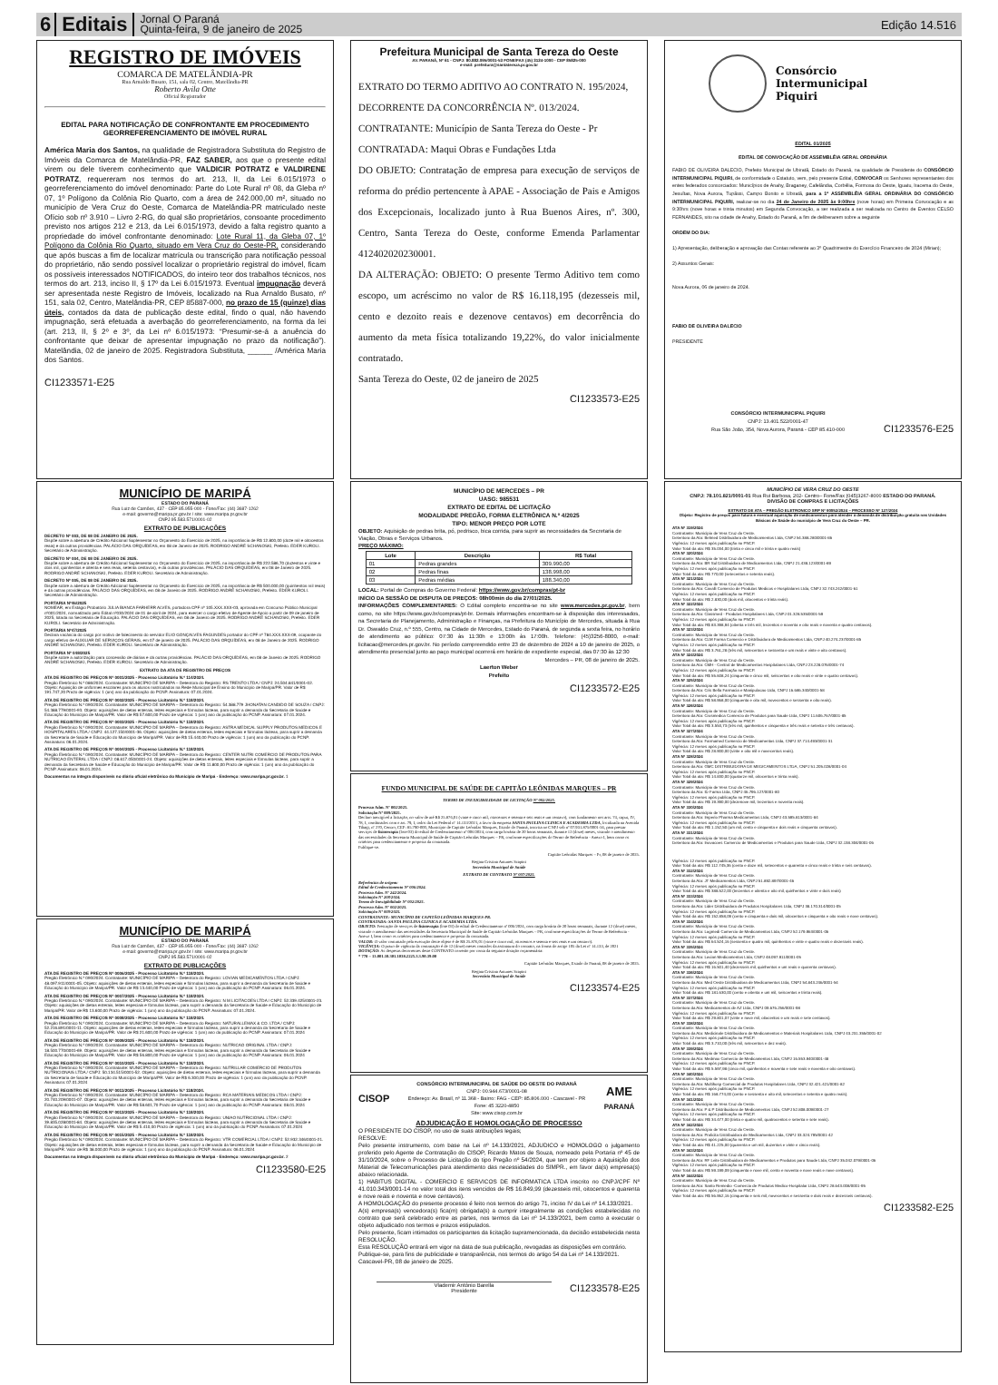6 Editais Jornal O Paraná
Quinta-feira, 9 de janeiro de 2025 Edição 14.516
REGISTRO DE IMÓVEIS
COMARCA DE MATELÂNDIA-PR
Rua Arnaldo Busato, 151, sala 02, Centro, Matelândia-PR
Roberto Avila Otte
Oficial Registrador
EDITAL PARA NOTIFICAÇÃO DE CONFRONTANTE EM PROCEDIMENTO GEORREFERENCIAMENTO DE IMÓVEL RURAL
América Maria dos Santos, na qualidade de Registradora Substituta do Registro de Imóveis da Comarca de Matelândia-PR, FAZ SABER, aos que o presente edital virem ou dele tiverem conhecimento que VALDICIR POTRATZ e VALDIRENE POTRATZ, requereram nos termos do art. 213, II, da Lei 6.015/1973 o georreferenciamento do imóvel denominado: Parte do Lote Rural nº 08, da Gleba nº 07, 1º Polígono da Colônia Rio Quarto, com a área de 242.000,00 m², situado no município de Vera Cruz do Oeste, Comarca de Matelândia-PR matriculado neste Ofício sob nº 3.910 – Livro 2-RG, do qual são proprietários, consoante procedimento previsto nos artigos 212 e 213, da Lei 6.015/1973, devido a falta registro quanto a propriedade do imóvel confrontante denominado: Lote Rural 11, da Gleba 07, 1º Polígono da Colônia Rio Quarto, situado em Vera Cruz do Oeste-PR, considerando que após buscas a fim de localizar matrícula ou transcrição para notificação pessoal do proprietário, não sendo possível localizar o proprietário registral do imóvel, ficam os possíveis interessados NOTIFICADOS, do inteiro teor dos trabalhos técnicos, nos termos do art. 213, inciso II, § 17º da Lei 6.015/1973. Eventual impugnação deverá ser apresentada neste Registro de Imóveis, localizado na Rua Arnaldo Busato, nº 151, sala 02, Centro, Matelândia-PR, CEP 85887-000, no prazo de 15 (quinze) dias úteis, contados da data de publicação deste edital, findo o qual, não havendo impugnação, será efetuada a averbação do georreferenciamento, na forma da lei (art. 213, II, § 2º e 3º, da Lei nº 6.015/1973: “Presumir-se-á a anuência do confrontante que deixar de apresentar impugnação no prazo da notificação”). Matelândia, 02 de janeiro de 2025. Registradora Substituta, ______ /América Maria dos Santos.
CI1233571-E25
MUNICÍPIO DE MARIPÁ
ESTADO DO PARANÁ
Rua Luiz de Camões, 437 - CEP 85.955-000 - Fone/Fax: (44) 3687-1262
e-mail: governo@maripa.pr.gov.br / site: www.maripa.pr.gov.br
CNPJ 95.583.571/0001-02
EXTRATO DE PUBLICAÇÕES
DECRETO Nº 003, DE 08 DE JANEIRO DE 2025.
Dispõe sobre a abertura de Crédito Adicional Suplementar no Orçamento do Exercício de 2025, na importância de R$ 12.800,00 (doze mil e oitocentos reais) e dá outras providências. PALÁCIO DAS ORQUÍDEAS, em 08 de Janeiro de 2025. RODRIGO ANDRÉ SCHANOSKI, Prefeito. EDER KUROLI. Secretário de Administração.
DECRETO Nº 004, DE 08 DE JANEIRO DE 2025.
Dispõe sobre a abertura de Crédito Adicional Suplementar no Orçamento do Exercício de 2025, na importância de R$ 222.586,70 (duzentos e vinte e dois mil, quinhentos e oitenta e seis reais, setenta centavos), e dá outras providências. PALÁCIO DAS ORQUÍDEAS, em 08 de Janeiro de 2025. RODRIGO ANDRÉ SCHANOSKI, Prefeito. EDER KUROLI. Secretário de Administração.
DECRETO Nº 005, DE 08 DE JANEIRO DE 2025.
Dispõe sobre a abertura de Crédito Adicional Suplementar no Orçamento do Exercício de 2025, na importância de R$ 500.000,00 (quinhentos mil reais) e dá outras providências. PALÁCIO DAS ORQUÍDEAS, em 08 de Janeiro de 2025. RODRIGO ANDRÉ SCHANOSKI, Prefeito. EDER KUROLI. Secretário de Administração.
PORTARIA Nº46/2025
NOMEAR, em Estágio Probatório JULIA BIANCA FARHERR ALVES, portadora CPF nº 105.XXX.XXX-03, aprovada em Concurso Público Municipal nº001/2024, normatizado pelo Edital nº030/2024 de 01 de abril de 2024, para exercer o cargo efetivo de Agente de Apoio a partir de 09 de janeiro de 2025, lotada na Secretaria de Educação. PALÁCIO DAS ORQUÍDEAS, em 08 de Janeiro de 2025. RODRIGO ANDRÉ SCHANOSKI, Prefeito. EDER KUROLI. Secretário de Administração.
PORTARIA Nº47/2025
Declara vacância do cargo por motivo de falecimento do servidor ELIO GONÇALVES FAGUNDES portador do CPF nº 784.XXX.XXX-09, ocupante do cargo efetivo de AUXILIAR DE SERVIÇOS GERAIS, em 07 de janeiro de 2025. PALÁCIO DAS ORQUÍDEAS, em 08 de Janeiro de 2025. RODRIGO ANDRÉ SCHANOSKI, Prefeito. EDER KUROLI. Secretário de Administração.
PORTARIA Nº 048/2025
Dispõe sobre a autorização para concessão de diárias e dá outras providências. PALÁCIO DAS ORQUÍDEAS, em 08 de Janeiro de 2025. RODRIGO ANDRÉ SCHANOSKI, Prefeito. EDER KUROLI. Secretário de Administração.
EXTRATO DA ATA DE REGISTRO DE PREÇOS
ATA DE REGISTRO DE PREÇOS Nº 0001/2025 - Processo Licitatório N.º 114/2024.
Pregão Eletrônico N.º 086/2024. Contratante: MUNICÍPIO DE MARIPA – Detentora do Registro: RS TRENTO LTDA / CNPJ: 24.504.841/0001-02. Objeto: Aquisição de uniformes escolares para os alunos matriculados na Rede Municipal de Ensino do Município de Maripá/PR. Valor de R$ 191.747,20 Prazo de vigência: 1 (um) ano da publicação do PCNP. Assinatura: 07.01.2024.
ATA DE REGISTRO DE PREÇOS Nº 0002/2025 - Processo Licitatório N.º 118/2024.
Pregão Eletrônico N.º 090/2024. Contratante: MUNICÍPIO DE MARIPA – Detentora do Registro: 54.388.779 JHONATAN CANDIDO DE SOUZA / CNPJ: 54.388.779/0001-93. Objeto: aquisições de dietas enterais, leites especiais e fórmulas lácteas, para suprir a demanda da Secretaria de Saúde e Educação do Município de Maripá/PR. Valor de R$ 57.600,00 Prazo de vigência: 1 (um) ano da publicação do PCNP. Assinatura: 07.01.2024.
ATA DE REGISTRO DE PREÇOS Nº 0003/2025 - Processo Licitatório N.º 118/2024.
Pregão Eletrônico N.º 090/2024. Contratante: MUNICIPIO DE MARIPA – Detentora do Registro: ASTRA MEDICAL SUPPLY PRODUTOS MEDICOS E HOSPITALARES LTDA / CNPJ: 44.127.150/0001-36. Objeto: aquisições de dietas enterais, leites especiais e fórmulas lácteas, para suprir a demanda da Secretaria de Saúde e Educação do Município de Maripá/PR. Valor de R$ 15.440,00 Prazo de vigência: 1 (um) ano da publicação do PCNP. Assinatura: 06.01.2024.
ATA DE REGISTRO DE PREÇOS Nº 0004/2025 - Processo Licitatório N.º 118/2024.
Pregão Eletrônico N.º 090/2024. Contratante: MUNICÍPIO DE MARIPA – Detentora do Registro: CENTER NUTRI COMERCIO DE PRODUTOS PARA NUTRICAO ENTERAL LTDA / CNPJ: 08.617.050/0001-24. Objeto: aquisições de dietas enterais, leites especiais e fórmulas lácteas, para suprir a demanda da Secretaria de Saúde e Educação do Município de Maripá/PR. Valor de R$ 11.800,00 Prazo de vigência: 1 (um) ano da publicação do PCNP. Assinatura: 06.01.2024.
Documentos na integra disponíveis no diário oficial eletrônico do Município de Maripá - Endereço: www.maripa.pr.gov.br. 1
MUNICÍPIO DE MARIPÁ
ESTADO DO PARANÁ
Rua Luiz de Camões, 437 - CEP 85.955-000 - Fone/Fax: (44) 3687-1262
e-mail: governo@maripa.pr.gov.br / site: www.maripa.pr.gov.br
CNPJ 95.583.571/0001-02
EXTRATO DE PUBLICAÇÕES
ATA DE REGISTRO DE PREÇOS Nº 0006/2025 - Processo Licitatório N.º 118/2024.
Pregão Eletrônico N.º 090/2024. Contratante: MUNICÍPIO DE MARIPA – Detentora do Registro: LOVIAN MEDICAMENTOS LTDA / CNPJ: 48.097.911/0001-05. Objeto: aquisições de dietas enterais, leites especiais e fórmulas lácteas, para suprir a demanda da Secretaria de Saúde e Educação do Município de Maripá/PR. Valor de R$ 13.440,00 Prazo de vigência: 1 (um) ano da publicação do PCNP. Assinatura: 06.01.2024.
ATA DE REGISTRO DE PREÇOS Nº 0007/2025 - Processo Licitatório N.º 118/2024.
Pregão Eletrônico N.º 090/2024. Contratante: MUNICÍPIO DE MARIPA – Detentora do Registro: N M LICITACOES LTDA / CNPJ: 52.339.425/0001-23. Objeto: aquisições de dietas enterais, leites especiais e fórmulas lácteas, para suprir a demanda da Secretaria de Saúde e Educação do Município de Maripá/PR. Valor de R$ 13.600,00 Prazo de vigência: 1 (um) ano da publicação do PCNP. Assinatura: 07.01.2024.
ATA DE REGISTRO DE PREÇOS Nº 0008/2025 - Processo Licitatório N.º 118/2024.
Pregão Eletrônico N.º 090/2024. Contratante: MUNICÍPIO DE MARIPA – Detentora do Registro: NATURALLEMAX & CO. LTDA / CNPJ: 52.216.891/0001-11. Objeto: aquisições de dietas enterais, leites especiais e fórmulas lácteas, para suprir a demanda da Secretaria de Saúde e Educação do Município de Maripá/PR. Valor de R$ 21.600,00 Prazo de vigência: 1 (um) ano da publicação do PCNP. Assinatura: 07.01.2024
ATA DE REGISTRO DE PREÇOS Nº 0009/2025 - Processo Licitatório N.º 118/2024.
Pregão Eletrônico N.º 090/2024. Contratante: MUNICÍPIO DE MARIPA – Detentora do Registro: NUTRICAO ORIGINAL LTDA / CNPJ: 18.500.770/0001-69. Objeto: aquisições de dietas enterais, leites especiais e fórmulas lácteas, para suprir a demanda da Secretaria de Saúde e Educação do Município de Maripá/PR. Valor de R$ 56.800,00 Prazo de vigência: 1 (um) ano da publicação do PCNP. Assinatura: 06.01.2024
ATA DE REGISTRO DE PREÇOS Nº 0010/2025 - Processo Licitatório N.º 118/2024.
Pregão Eletrônico N.º 090/2024. Contratante: MUNICÍPIO DE MARIPA – Detentora do Registro: NUTRILLAR COMERCIO DE PRODUTOS NUTRICIONAIS LTDA / CNPJ: 50.134.515/0001-52. Objeto: aquisições de dietas enterais, leites especiais e fórmulas lácteas, para suprir a demanda da Secretaria de Saúde e Educação do Município de Maripá/PR. Valor de R$ 6.300,00 Prazo de vigência: 1 (um) ano da publicação do PCNP. Assinatura: 07.01.2024
ATA DE REGISTRO DE PREÇOS Nº 0011/2025 - Processo Licitatório N.º 118/2024.
Pregão Eletrônico N.º 090/2024. Contratante: MUNICÍPIO DE MARIPA – Detentora do Registro: RCA MATERIAIS MEDICOS LTDA / CNPJ: 20.740.209/0001-07. Objeto: aquisições de dietas enterais, leites especiais e fórmulas lácteas, para suprir a demanda da Secretaria de Saúde e Educação do Município de Maripá/PR. Valor de R$ 58.601,70 Prazo de vigência: 1 (um) ano da publicação do PCNP. Assinatura: 08.01.2024
ATA DE REGISTRO DE PREÇOS Nº 0013/2025 - Processo Licitatório N.º 118/2024.
Pregão Eletrônico N.º 090/2024. Contratante: MUNICÍPIO DE MARIPA – Detentora do Registro: UNIAO NUTRICIONAL LTDA / CNPJ: 39.835.028/0001-84. Objeto: aquisições de dietas enterais, leites especiais e fórmulas lácteas, para suprir a demanda da Secretaria de Saúde e Educação do Município de Maripá/PR. Valor de R$ 5.410,00 Prazo de vigência: 1 (um) ano da publicação do PCNP. Assinatura: 07.01.2024
ATA DE REGISTRO DE PREÇOS Nº 0015/2025 - Processo Licitatório N.º 118/2024.
Pregão Eletrônico N.º 090/2024. Contratante: MUNICÍPIO DE MARIPA – Detentora do Registro: VTR COMERCIAL LTDA / CNPJ: 52.932.346/0001-21. Objeto: aquisições de dietas enterais, leites especiais e fórmulas lácteas, para suprir a demanda da Secretaria de Saúde e Educação do Município de Maripá/PR. Valor de R$ 38.000,00 Prazo de vigência: 1 (um) ano da publicação do PCNP. Assinatura: 06.01.2024
Documentos na integra disponíveis no diário oficial eletrônico do Município de Maripá - Endereço: www.maripa.pr.gov.br. 2
CI1233580-E25
Prefeitura Municipal de Santa Tereza do Oeste
AV. PARANÁ, Nº 61 - CNPJ: 80.882.095/0001-53 FONE/FAX (45) 3124-1000 - CEP 85825-000
e-mail: prefeitura@santatereza.pr.gov.br
EXTRATO DO TERMO ADITIVO AO CONTRATO N. 195/2024,
DECORRENTE DA CONCORRÊNCIA Nº. 013/2024.
CONTRATANTE: Município de Santa Tereza do Oeste - Pr
CONTRATADA: Maqui Obras e Fundações Ltda
DO OBJETO: Contratação de empresa para execução de serviços de reforma do prédio pertencente à APAE - Associação de Pais e Amigos dos Excepcionais, localizado junto à Rua Buenos Aires, nº. 300, Centro, Santa Tereza do Oeste, conforme Emenda Parlamentar 412402020230001.
DA ALTERAÇÃO: OBJETO: O presente Termo Aditivo tem como escopo, um acréscimo no valor de R$ 16.118,195 (dezesseis mil, cento e dezoito reais e dezenove centavos) em decorrência do aumento da meta física totalizando 19,22%, do valor inicialmente contratado.
Santa Tereza do Oeste, 02 de janeiro de 2025
CI1233573-E25
MUNICÍPIO DE MERCEDES – PR
UASG: 985531
EXTRATO DE EDITAL DE LICITAÇÃO
MODALIDADE PREGÃO, FORMA ELETRÔNICA N.º 4/2025
TIPO: MENOR PREÇO POR LOTE
OBJETO: Aquisição de pedras brita, pó, pedrisco, bica corrida, para suprir as necessidades da Secretaria de Viação, Obras e Serviços Urbanos.
PREÇO MÁXIMO:
| Lote | Descrição | R$ Total |
| --- | --- | --- |
| 01 | Pedras grandes | 309.990,00 |
| 02 | Pedras finas | 138.998,00 |
| 03 | Pedras médias | 188.340,00 |
LOCAL: Portal de Compras do Governo Federal: https://www.gov.br/compras/pt-br
INÍCIO DA SESSÃO DE DISPUTA DE PREÇOS: 08h00min do dia 27/01/2025.
INFORMAÇÕES COMPLEMENTARES: O Edital completo encontra-se no site www.mercedes.pr.gov.br, bem como, no site https://www.gov.br/compras/pt-br. Demais informações encontram-se à disposição dos interessados, na Secretaria de Planejamento, Administração e Finanças, na Prefeitura do Município de Mercedes, situada à Rua Dr. Oswaldo Cruz, n.º 555, Centro, na Cidade de Mercedes, Estado do Paraná, de segunda a sexta feira, no horário de atendimento ao público: 07:30 às 11:30h e 13:00h às 17:00h. Telefone: (45)3256-8000, e-mail: licitacao@mercedes.pr.gov.br. No período compreendido entre 23 de dezembro de 2024 a 10 de janeiro de 2025, o atendimento presencial junto ao paço municipal ocorrerá em horário de expediente especial, das 07:30 às 12:30
Mercedes – PR, 08 de janeiro de 2025.
Laerton Weber
Prefeito
CI1233572-E25
FUNDO MUNICIPAL DE SAÚDE DE CAPITÃO LEÔNIDAS MARQUES – PR
TERMO DE INEXIGIBILIDADE DE LICITAÇÃO Nº 002/2025.
Processo Adm. Nº 002/2025.
Solicitação Nº 009/2025.
Declaro inexigível a licitação, no valor de até R$ 25.876,01 (vinte e cinco mil, oitocentos e setenta e seis reais e um centavo), com fundamento nos arts. 74, caput, IV, 78, I, combinados com o art. 79, I, todos da Lei Federal nº 14.133/2021, a favor da empresa SANTA PAULINA CLINICA E ACADEMIA LTDA, localizada na Avenida Tibagi, nº 270, Centro, CEP: 85.790-000, Município de Capitão Leônidas Marques, Estado do Paraná, inscrita no CNPJ sob nº 07.931.875/0001-56, para prestar serviços de fisioterapia (lote 03) do edital de Credenciamento nº 006/2024, com carga horária de 20 horas semanais, durante 12 (doze) meses, visando o atendimento das necessidades da Secretaria Municipal de Saúde de Capitão Leônidas Marques – PR, conforme especificações do Termo de Referência - Anexo I, bem como os critérios para credenciamento e proposta da contratada.
Publique-se.
Capitão Leônidas Marques – Pr, 08 de janeiro de 2025.
Regina Cristina Antunes Scapini
Secretária Municipal de Saúde
EXTRATO DE CONTRATO Nº 007/2025.
Referências de origem:
Edital de Credenciamento Nº 006/2024.
Processo Adm. Nº 242/2024.
Solicitação Nº 208/2024.
Termo de Inexigibilidade Nº 002/2025.
Processo Adm. Nº 002/2025.
Solicitação Nº 009/2025.
CONTRATANTE: MUNICÍPIO DE CAPITÃO LEÔNIDAS MARQUES-PR.
CONTRATADA: SANTA PAULINA CLINICA E ACADEMIA LTDA.
OBJETO: Prestação de serviços de fisioterapia (lote 03) do edital de Credenciamento nº 006/2024, com carga horária de 20 horas semanais, durante 12 (doze) meses, visando o atendimento das necessidades da Secretaria Municipal de Saúde de Capitão Leônidas Marques – PR, conforme especificações do Termo de Referência - Anexo I, bem como os critérios para credenciamento e proposta da contratada.
VALOR: O valor contratado pela execução deste objeto é de R$ 25.876,01 (vinte e cinco mil, oitocentos e setenta e seis reais e um centavo).
VIGÊNCIA: O prazo de vigência da contratação é de 12 (doze) meses contados da assinatura do contrato, na forma do artigo 105 da Lei nº 14.133, de 2021
DOTAÇÃO: As despesas decorrentes deste CONTRATO correrão por conta da seguinte dotação orçamentária:
* 778 – 13.001.10.301.1038.2225.3.3.90.39.00
Capitão Leônidas Marques, Estado do Paraná, 08 de janeiro de 2025.
Regina Cristina Antunes Scapini
Secretária Municipal de Saúde
CI1233574-E25
CISOP
CONSÓRCIO INTERMUNICIPAL DE SAÚDE DO OESTE DO PARANÁ
CNPJ: 00.944.673/0001-08
Endereço: Av. Brasil, nº 11.368 - Bairro: FAG - CEP: 85.806.000 - Cascavel - PR
Fone: 45 3220-4850
Site: www.cisop.com.br
AME
PARANÁ
ADJUDICAÇÃO E HOMOLOGAÇÃO DE PROCESSO
O PRESIDENTE DO CISOP, no uso de suas atribuições legais;
RESOLVE:
Pelo presente instrumento, com base na Lei nº 14.133/2021, ADJUDICO e HOMOLOGO o julgamento proferido pelo Agente de Contratação do CISOP, Ricardo Matos de Souza, nomeado pela Portaria nº 45 de 31/10/2024, sobre o Processo de Licitação do tipo Pregão nº 54/2024, que tem por objeto a Aquisição dos Material de Telecomunicações para atendimento das necessidades do SIMPR., em favor da(s) empresa(s) abaixo relacionada.
1) HABITUS DIGITAL - COMERCIO E SERVICOS DE INFORMATICA LTDA inscrito no CNPJ/CPF Nº 41.010.343/0001-14 no valor total dos itens vencidos de R$ 16.849,99 (dezesseis mil, oitocentos e quarenta e nove reais e noventa e nove centavos).
A HOMOLOGAÇÃO do presente processo é feito nos termos do artigo 71, inciso IV da Lei nº 14.133/2021.
A(s) empresa(s) vencedora(s) fica(m) obrigada(s) a cumprir integralmente as condições estabelecidas no contrato que será celebrado entre as partes, nos termos da Lei nº 14.133/2021, bem como a executar o objeto adjudicado nos termos e prazos estipulados.
Pelo presente, ficam intimados os participantes da licitação supramencionada, da decisão estabelecida nesta RESOLUÇÃO.
Esta RESOLUÇÃO entrará em vigor na data de sua publicação, revogadas as disposições em contrário.
Publique-se, para fins de publicidade e transparência, nos termos do artigo 54 da Lei nº 14.133/2021.
Cascavel-PR, 08 de janeiro de 2025.
Vlademir Antônio Barella
Presidente
CI1233578-E25
Consórcio
Intermunicipal
Piquiri
EDITAL 01/2025
EDITAL DE CONVOCAÇÃO DE ASSEMBLÉIA GERAL ORDINÁRIA
FABIO DE OLIVEIRA DALECIO, Prefeito Municipal de Ubiratã, Estado do Paraná, na qualidade de Presidente do CONSÓRCIO INTERMUNICIPAL PIQUIRI, de conformidade o Estatuto, vem, pelo presente Edital, CONVOCAR os Senhores representantes dos entes federados consorciados: Municípios de Anahy, Braganey, Cafelândia, Corbélia, Formosa do Oeste, Iguatu, Iracema do Oeste, Jesuítas, Nova Aurora, Tupãssi, Campo Bonito e Ubiratã, para a 1ª ASSEMBLÉIA GERAL ORDINÁRIA DO CONSÓRCIO INTERMUNICIPAL PIQUIRI, realizar-se no dia 24 de Janeiro de 2025 às 9:00hrs (nove horas) em Primeira Convocação e as 9:30hrs (nove horas e trinta minutos) em Segunda Convocação, a ser realizada a ser realizada no Centro de Eventos CELSO FERNANDES, sito na cidade de Anahy, Estado do Paraná, a fim de deliberarem sobre a seguinte
ORDEM DO DIA:
1) Apresentação, deliberação e aprovação das Contas referente ao 3º Quadrimestre do Exercício Financeiro de 2024 (Mirian);
2) Assuntos Gerais:
Nova Aurora, 06 de janeiro de 2024.
FABIO DE OLIVEIRA DALECIO
PRESIDENTE
CONSÓRCIO INTERMUNICIPAL PIQUIRI
CNPJ: 13.401.522/0001-47
Rua São João, 354, Nova Aurora, Paraná - CEP 85.410-000
CI1233576-E25
MUNICÍPIO DE VERA CRUZ DO OESTE
CNPJ: 78.101.821/0001-01 Rua Rui Barbosa, 202- Centro– Fone/Fax (045)3267-8000 ESTADO DO PARANÁ.
DIVISÃO DE COMPRAS E LICITAÇÕES
EXTRATO DE ATA – PREGÃO ELETRONICO SRP Nº 90052/2024 – PROCESSO Nº 127/2024
Objeto: Registro de preços para futura e eventual aquisição de medicamentos para atender a demanda de distribuição gratuita nas Unidades Básicas de Saúde do município de Vera Cruz do Oeste – PR.
ATA Nº 319/2024
Contratante: Município de Vera Cruz do Oeste.
Detentora da Ata: Belmed Distribuidora de Medicamentos Ltda, CNPJ 54.388.280/0001-86
Vigência: 12 meses após publicação no PNCP.
Valor Total da ata: R$ 35.034,00 (trinta e cinco mil e trinta e quatro reais)
ATA Nº 320/2024
Contratante: Município de Vera Cruz do Oeste.
Detentora da Ata: BR Sul Distribuidora de Medicamentos Ltda, CNPJ 21.438.123/0001-89
Vigência: 12 meses após publicação no PNCP.
Valor Total da ata: R$ 770,00 (setecentos e setenta reais).
ATA Nº 321/2024
Contratante: Município de Vera Cruz do Oeste.
Detentora da Ata: Cavalli Comercio de Produtos Medicos e Hospitalares Ltda, CNPJ 32.743.242/0001-61
Vigência: 12 meses após publicação no PNCP.
Valor Total da ata: R$ 2.830,00 (dois mil, oitocentos e trinta reais).
ATA Nº 322/2024
Contratante: Município de Vera Cruz do Oeste.
Detentora da Ata: Classmed - Produtos Hospitalares Ltda, CNPJ 01.328.535/0001-59
Vigência: 12 meses após publicação no PNCP.
Valor Total da ata: R$ 83.398,94 (oitenta e três mil, trezentos e noventa e oito reais e noventa e quatro centavos).
ATA Nº 323/2024
Contratante: Município de Vera Cruz do Oeste.
Detentora da Ata: CLM Farma Comercio e Distribuidora de Medicamentos Ltda, CNPJ 40.274.237/0001-85
Vigência: 12 meses após publicação no PNCP.
Valor Total da ata: R$ 3.761,28 (três mil, setecentos e sessenta e um reais e vinte e oito centavos).
ATA Nº 324/2024
Contratante: Município de Vera Cruz do Oeste.
Detentora da Ata: CMH - Central de Medicamentos Hospitalares Ltda, CNPJ 23.228.076/0001-74
Vigência: 12 meses após publicação no PNCP.
Valor Total da ata: R$ 55.608,24 (cinquenta e cinco mil, seiscentos e oito reais e vinte e quatro centavos).
ATA Nº 325/2024
Contratante: Município de Vera Cruz do Oeste.
Detentora da Ata: Cris Bella Farmacia e Manipulacao Ltda, CNPJ 16.686.340/0001-58
Vigência: 12 meses após publicação no PNCP.
Valor Total da ata: R$ 58.968,00 (cinquenta e oito mil, novecentos e sessenta e oito reais).
ATA Nº 326/2024
Contratante: Município de Vera Cruz do Oeste.
Detentora da Ata: Crosmedica Comercio de Produtos para Saude Ltda, CNPJ 11.606.767/0001-85
Vigência: 12 meses após publicação no PNCP.
Valor Total da ata: R$ 3.553,73 (três mil, quinhentos e cinquenta e três reais e setenta e três centavos).
ATA Nº 327/2024
Contratante: Município de Vera Cruz do Oeste.
Detentora da Ata: Farmamed Comercio de Medicamentos Ltda, CNPJ 37.714.493/0001-31
Vigência: 12 meses após publicação no PNCP.
Valor Total da ata: R$ 28.900,00 (vinte e oito mil e novecentos reais).
ATA Nº 328/2024
Contratante: Município de Vera Cruz do Oeste.
Detentora da Ata: GMC DISTRIBUIDORA DE MEDICAMENTOS LTDA, CNPJ 51.205.028/0001-04
Vigência: 12 meses após publicação no PNCP.
Valor Total da ata: R$ 14.830,00 (quatorze mil, oitocentos e trinta reais).
ATA Nº 329/2024
Contratante: Município de Vera Cruz do Oeste.
Detentora da Ata: ID Farma Ltda, CNPJ 46.796.127/0001-80
Vigência: 12 meses após publicação no PNCP.
Valor Total da ata: R$ 19.390,00 (dezenove mil, trezentos e noventa reais).
ATA Nº 330/2024
Contratante: Município de Vera Cruz do Oeste.
Detentora da Ata: Imperio Pharma Medicamentos Ltda, CNPJ 43.595.813/0001-84
Vigência: 12 meses após publicação no PNCP.
Valor Total da ata: R$ 1.152,50 (um mil, cento e cinquenta e dois reais e cinquenta centavos).
ATA Nº 331/2024
Contratante: Município de Vera Cruz do Oeste.
Detentora da Ata: Inovacoes Comercio de Medicamentos e Produtos para Saude Ltda, CNPJ 32.138.304/0001-06
Vigência: 12 meses após publicação no PNCP.
Valor Total da ata: R$ 112.745,36 (cento e doze mil, setecentos e quarenta e cinco reais e trinta e seis centavos).
ATA Nº 332/2024
Contratante: Município de Vera Cruz do Oeste.
Detentora da Ata: JT Medicamentos Ltda, CNPJ 51.892.897/0001-46
Vigência: 12 meses após publicação no PNCP.
Valor Total da ata: R$ 388.522,00 (trezentos e oitenta e oito mil, quinhentos e vinte e dois reais)
ATA Nº 333/2024
Contratante: Município de Vera Cruz do Oeste.
Detentora da Ata: Lider Distribuidora de Produtos Hospitalares Ltda, CNPJ 38.170.314/0001-05
Vigência: 12 meses após publicação no PNCP.
Valor Total da ata: R$ 152.858,09 (cento e cinquenta e dois mil, oitocentos e cinquenta e oito reais e nove centavos).
ATA Nº 334/2024
Contratante: Município de Vera Cruz do Oeste.
Detentora da Ata: Logmedi Comercio de Medicamentos Ltda, CNPJ 52.179.963/0001-06
Vigência: 12 meses após publicação no PNCP.
Valor Total da ata: R$ 64.524,16 (sessenta e quatro mil, quinhentos e vinte e quatro reais e dezesseis reais).
ATA Nº 335/2024
Contratante: Município de Vera Cruz do Oeste.
Detentora da Ata: Lovian Medicamentos Ltda, CNPJ 48.097.911/0001-05
Vigência: 12 meses após publicação no PNCP.
Valor Total da ata: R$ 16.501,40 (dezesseis mil, quinhentos e um reais e quarenta centavos).
ATA Nº 336/2024
Contratante: Município de Vera Cruz do Oeste.
Detentora da Ata: Med Oeste Distribuidora de Medicamentos Ltda, CNPJ 54.843.246/0001-54
Vigência: 12 meses após publicação no PNCP.
Valor Total da ata: R$ 181.630,00 (cento e oitenta e um mil, seiscentos e trinta reais).
ATA Nº 337/2024
Contratante: Município de Vera Cruz do Oeste.
Detentora da Ata: Medicamentos de AZ Ltda, CNPJ 09.676.256/0001-98
Vigência: 12 meses após publicação no PNCP.
Valor Total da ata: R$ 29.801,07 (vinte e nove mil, oitocentos e um reais e sete centavos).
ATA Nº 338/2024
Contratante: Município de Vera Cruz do Oeste.
Detentora da Ata: Medicinale Distribuidora de Medicamentos e Materiais Hospitalares Ltda, CNPJ 43.231.355/0001-02
Vigência: 12 meses após publicação no PNCP.
Valor Total da ata: R$ 3.710,00 (três mil, setecentos e dez reais).
ATA Nº 339/2024
Contratante: Município de Vera Cruz do Oeste.
Detentora da Ata: Medmax Comercio de Medicamentos Ltda, CNPJ 16.553.940/0001-48
Vigência: 12 meses após publicação no PNCP.
Valor Total da ata: R$ 5.597,98 (cinco mil, quinhentos e noventa e sete reais e noventa e oito centavos).
ATA Nº 340/2024
Contratante: Município de Vera Cruz do Oeste.
Detentora da Ata: Multihosp Comercial de Produtos Hospitalares Ltda, CNPJ 32.421.421/0001-82
Vigência: 12 meses após publicação no PNCP.
Valor Total da ata: R$ 168.774,00 (cento e sessenta e oito mil, setecentos e setenta e quatro reais).
ATA Nº 341/2024
Contratante: Município de Vera Cruz do Oeste.
Detentora da Ata: P & P Distribuidora de Medicamentos Ltda, CNPJ 52.808.009/0001-27
Vigência: 12 meses após publicação no PNCP.
Valor Total da ata: R$ 34.477,00 (trinta e quatro mil, quatrocentos e setenta e sete reais).
ATA Nº 342/2024
Contratante: Município de Vera Cruz do Oeste.
Detentora da Ata: Prolicita Distribuidora de Medicamentos Ltda, CNPJ 33.324.795/0001-42
Vigência: 12 meses após publicação no PNCP.
Valor Total da ata: R$ 41.225,00 (quarenta e um mil, duzentos e vinte e cinco reais).
ATA Nº 343/2024
Contratante: Município de Vera Cruz do Oeste.
Detentora da Ata: RF Leite Distribuidora de Medicamentos e Produtos para Saude Ltda, CNPJ 35.042.079/0001-06
Vigência: 12 meses após publicação no PNCP.
Valor Total da ata: R$ 59.199,09 (cinquenta e nove mil, cento e noventa e nove reais e nove centavos).
ATA Nº 344/2024
Contratante: Município de Vera Cruz do Oeste.
Detentora da Ata: Santo Remedio -Comercio de Produtos Medico-Hospitalar Ltda, CNPJ 28.643.008/0001-95
Vigência: 12 meses após publicação no PNCP.
Valor Total da ata: R$ 56.962,16 (cinquenta e seis mil, novecentos e sessenta e dois reais e dezesseis centavos).
CI1233582-E25